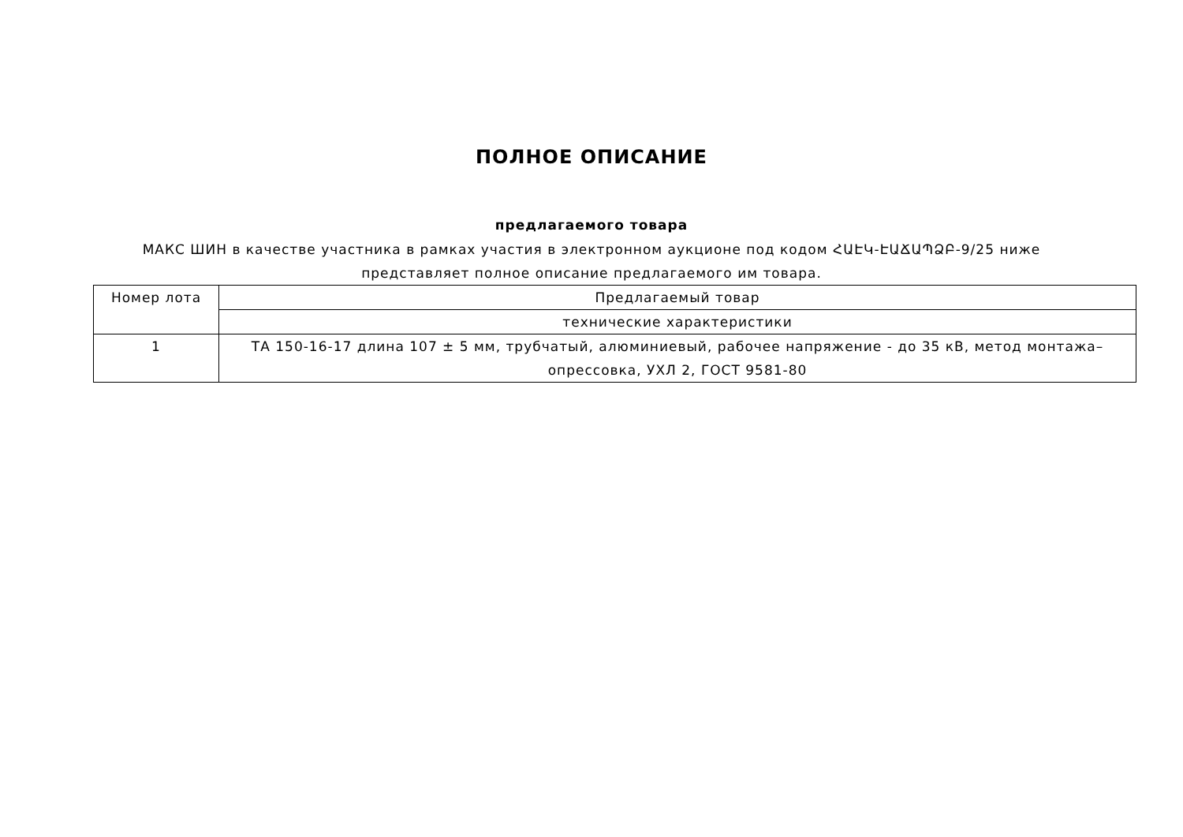ПОЛНОЕ ОПИСАНИЕ
предлагаемого товара
МАКС ШИН в качестве участника в рамках участия в электронном аукционе под кодом ՀԱԷԿ-ԷԱՃԱՊՁԲ-9/25 ниже представляет полное описание предлагаемого им товара.
| Номер лота | Предлагаемый товар |
| | технические характеристики |
| 1 | ТА 150-16-17 длина 107 ± 5 мм, трубчатый, алюминиевый, рабочее напряжение - до 35 кВ, метод монтажа– опрессовка, УХЛ 2, ГОСТ 9581-80 |